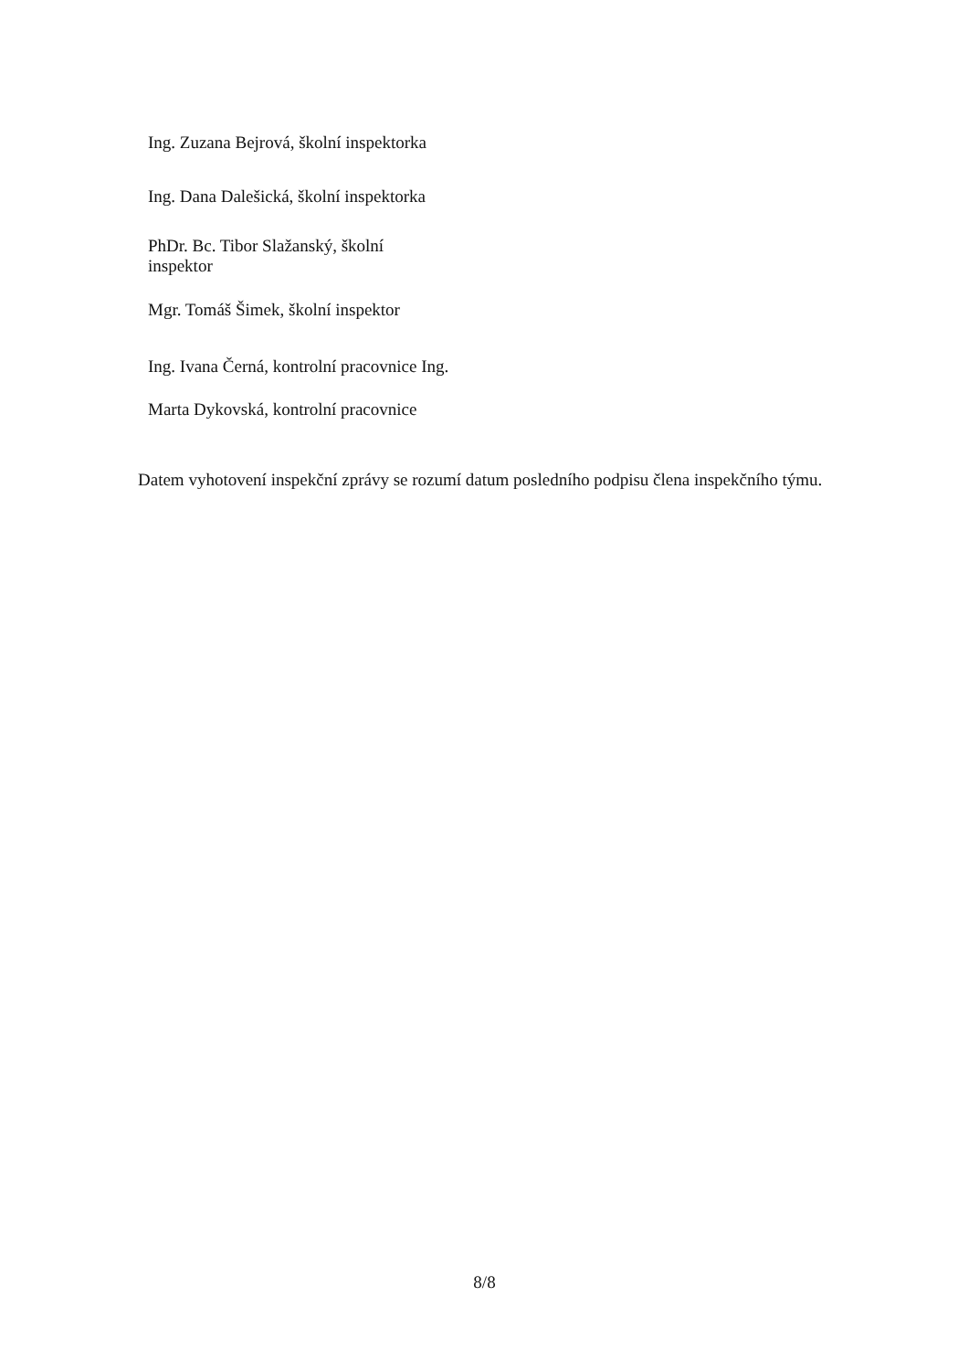Ing. Zuzana Bejrová, školní inspektorka
Ing. Dana Dalešická, školní inspektorka
PhDr. Bc. Tibor Slažanský, školní
inspektor
Mgr. Tomáš Šimek, školní inspektor
Ing. Ivana Černá, kontrolní pracovnice Ing.
Marta Dykovská, kontrolní pracovnice
Datem vyhotovení inspekční zprávy se rozumí datum posledního podpisu člena inspekčního týmu.
8/8